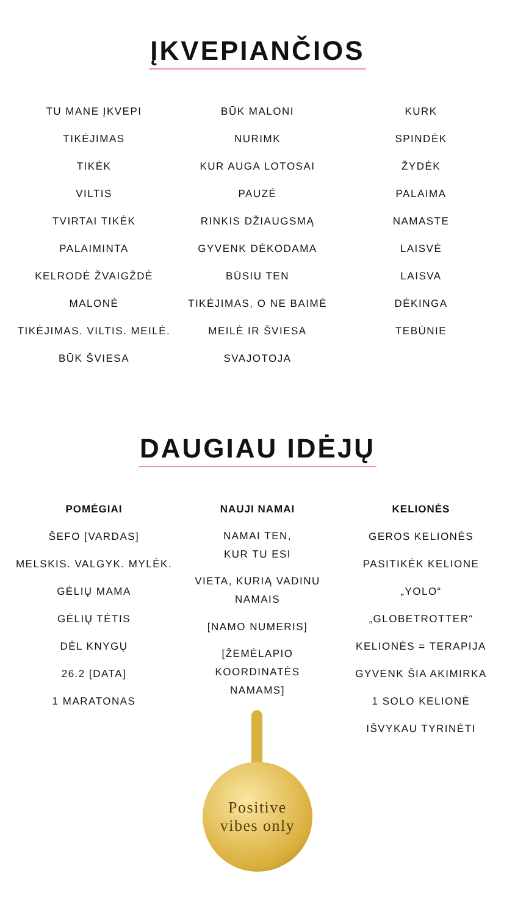ĮKVEPIANČIOS
TU MANE ĮKVEPI
TIKĖJIMAS
TIKĖK
VILTIS
TVIRTAI TIKĖK
PALAIMINTA
KELRODĖ ŽVAIGŽDĖ
MALONĖ
TIKĖJIMAS. VILTIS. MEILĖ.
BŪK ŠVIESA
BŪK MALONI
NURIMK
KUR AUGA LOTOSAI
PAUZĖ
RINKIS DŽIAUGSMĄ
GYVENK DĖKODAMA
BŪSIU TEN
TIKĖJIMAS, O NE BAIMĖ
MEILĖ IR ŠVIESA
SVAJOTOJA
KURK
SPINDĖK
ŽYDĖK
PALAIMA
NAMASTE
LAISVĖ
LAISVA
DĖKINGA
TEBŪNIE
DAUGIAU IDĖJŲ
POMĖGIAI
ŠEFO [VARDAS]
MELSKIS. VALGYK. MYLĖK.
GĖLIŲ MAMA
GĖLIŲ TĖTIS
DĖL KNYGŲ
26.2 [DATA]
1 MARATONAS
NAUJI NAMAI
NAMAI TEN,
KUR TU ESI
VIETA, KURIĄ VADINU
NAMAIS
[NAMO NUMERIS]
[ŽEMĖLAPIO
KOORDINATĖS
NAMAMS]
Positive
vibes only
KELIONĖS
GEROS KELIONĖS
PASITIKĖK KELIONE
„YOLO“
„GLOBETROTTER“
KELIONĖS = TERAPIJA
GYVENK ŠIA AKIMIRKA
1 SOLO KELIONĖ
IŠVYKAU TYRINĖTI